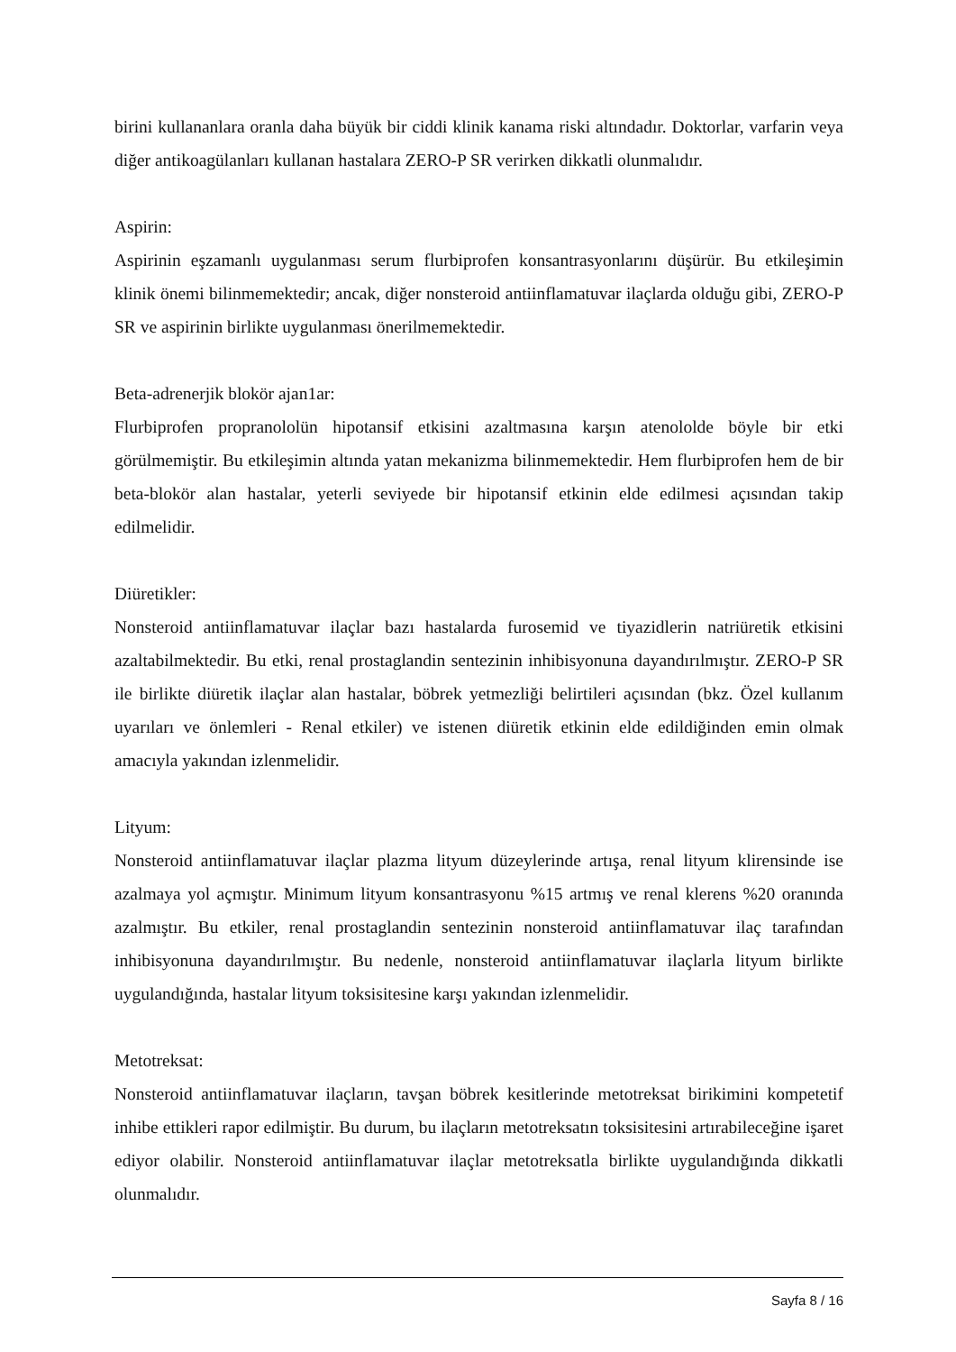birini kullananlara oranla daha büyük bir ciddi klinik kanama riski altındadır. Doktorlar, varfarin veya diğer antikoagülanları kullanan hastalara ZERO-P SR verirken dikkatli olunmalıdır.
Aspirin:
Aspirinin eşzamanlı uygulanması serum flurbiprofen konsantrasyonlarını düşürür. Bu etkileşimin klinik önemi bilinmemektedir; ancak, diğer nonsteroid antiinflamatuvar ilaçlarda olduğu gibi, ZERO-P SR ve aspirinin birlikte uygulanması önerilmemektedir.
Beta-adrenerjik blokör ajan1ar:
Flurbiprofen propranololün hipotansif etkisini azaltmasına karşın atenololde böyle bir etki görülmemiştir. Bu etkileşimin altında yatan mekanizma bilinmemektedir. Hem flurbiprofen hem de bir beta-blokör alan hastalar, yeterli seviyede bir hipotansif etkinin elde edilmesi açısından takip edilmelidir.
Diüretikler:
Nonsteroid antiinflamatuvar ilaçlar bazı hastalarda furosemid ve tiyazidlerin natriüretik etkisini azaltabilmektedir. Bu etki, renal prostaglandin sentezinin inhibisyonuna dayandırılmıştır. ZERO-P SR ile birlikte diüretik ilaçlar alan hastalar, böbrek yetmezliği belirtileri açısından (bkz. Özel kullanım uyarıları ve önlemleri - Renal etkiler) ve istenen diüretik etkinin elde edildiğinden emin olmak amacıyla yakından izlenmelidir.
Lityum:
Nonsteroid antiinflamatuvar ilaçlar plazma lityum düzeylerinde artışa, renal lityum klirensinde ise azalmaya yol açmıştır. Minimum lityum konsantrasyonu %15 artmış ve renal klerens %20 oranında azalmıştır. Bu etkiler, renal prostaglandin sentezinin nonsteroid antiinflamatuvar ilaç tarafından inhibisyonuna dayandırılmıştır. Bu nedenle, nonsteroid antiinflamatuvar ilaçlarla lityum birlikte uygulandığında, hastalar lityum toksisitesine karşı yakından izlenmelidir.
Metotreksat:
Nonsteroid antiinflamatuvar ilaçların, tavşan böbrek kesitlerinde metotreksat birikimini kompetetif inhibe ettikleri rapor edilmiştir. Bu durum, bu ilaçların metotreksatın toksisitesini artırabileceğine işaret ediyor olabilir. Nonsteroid antiinflamatuvar ilaçlar metotreksatla birlikte uygulandığında dikkatli olunmalıdır.
Sayfa 8 / 16